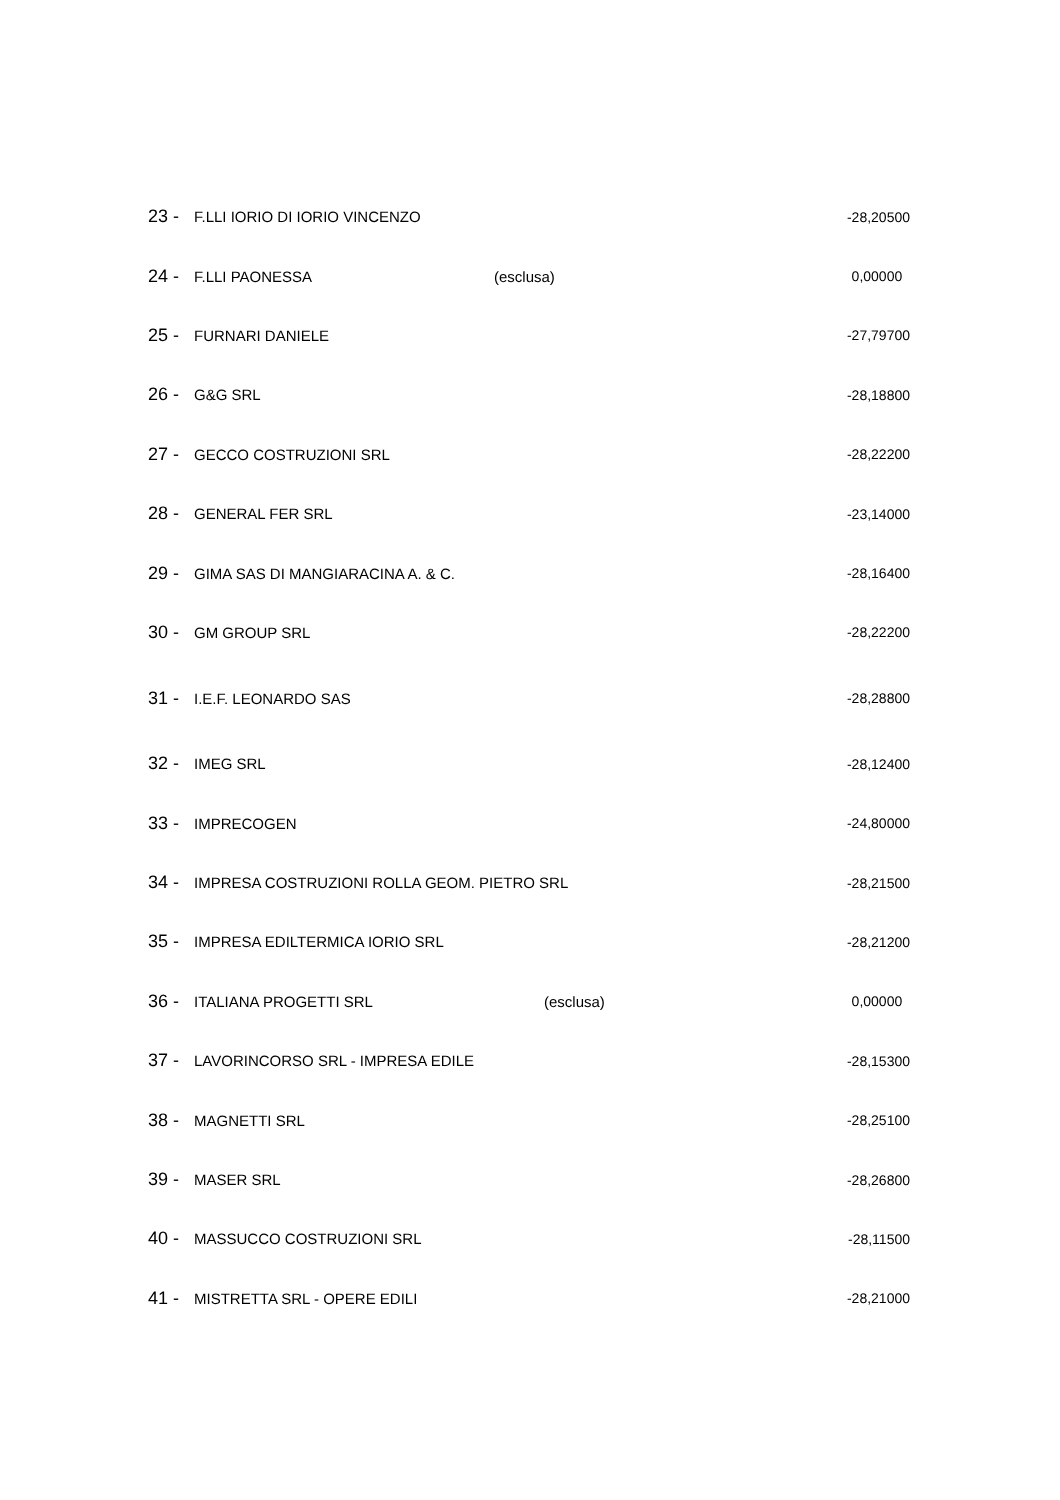| 23 - | F.LLI IORIO DI IORIO VINCENZO | | -28,20500 |
| 24 - | F.LLI PAONESSA | (esclusa) | 0,00000 |
| 25 - | FURNARI DANIELE | | -27,79700 |
| 26 - | G&G SRL | | -28,18800 |
| 27 - | GECCO COSTRUZIONI SRL | | -28,22200 |
| 28 - | GENERAL FER SRL | | -23,14000 |
| 29 - | GIMA SAS DI MANGIARACINA A. & C. | | -28,16400 |
| 30 - | GM GROUP SRL | | -28,22200 |
| 31 - | I.E.F. LEONARDO SAS | | -28,28800 |
| 32 - | IMEG SRL | | -28,12400 |
| 33 - | IMPRECOGEN | | -24,80000 |
| 34 - | IMPRESA COSTRUZIONI ROLLA GEOM. PIETRO SRL | | -28,21500 |
| 35 - | IMPRESA EDILTERMICA IORIO SRL | | -28,21200 |
| 36 - | ITALIANA PROGETTI SRL | (esclusa) | 0,00000 |
| 37 - | LAVORINCORSO SRL - IMPRESA EDILE | | -28,15300 |
| 38 - | MAGNETTI SRL | | -28,25100 |
| 39 - | MASER SRL | | -28,26800 |
| 40 - | MASSUCCO COSTRUZIONI SRL | | -28,11500 |
| 41 - | MISTRETTA SRL - OPERE EDILI | | -28,21000 |